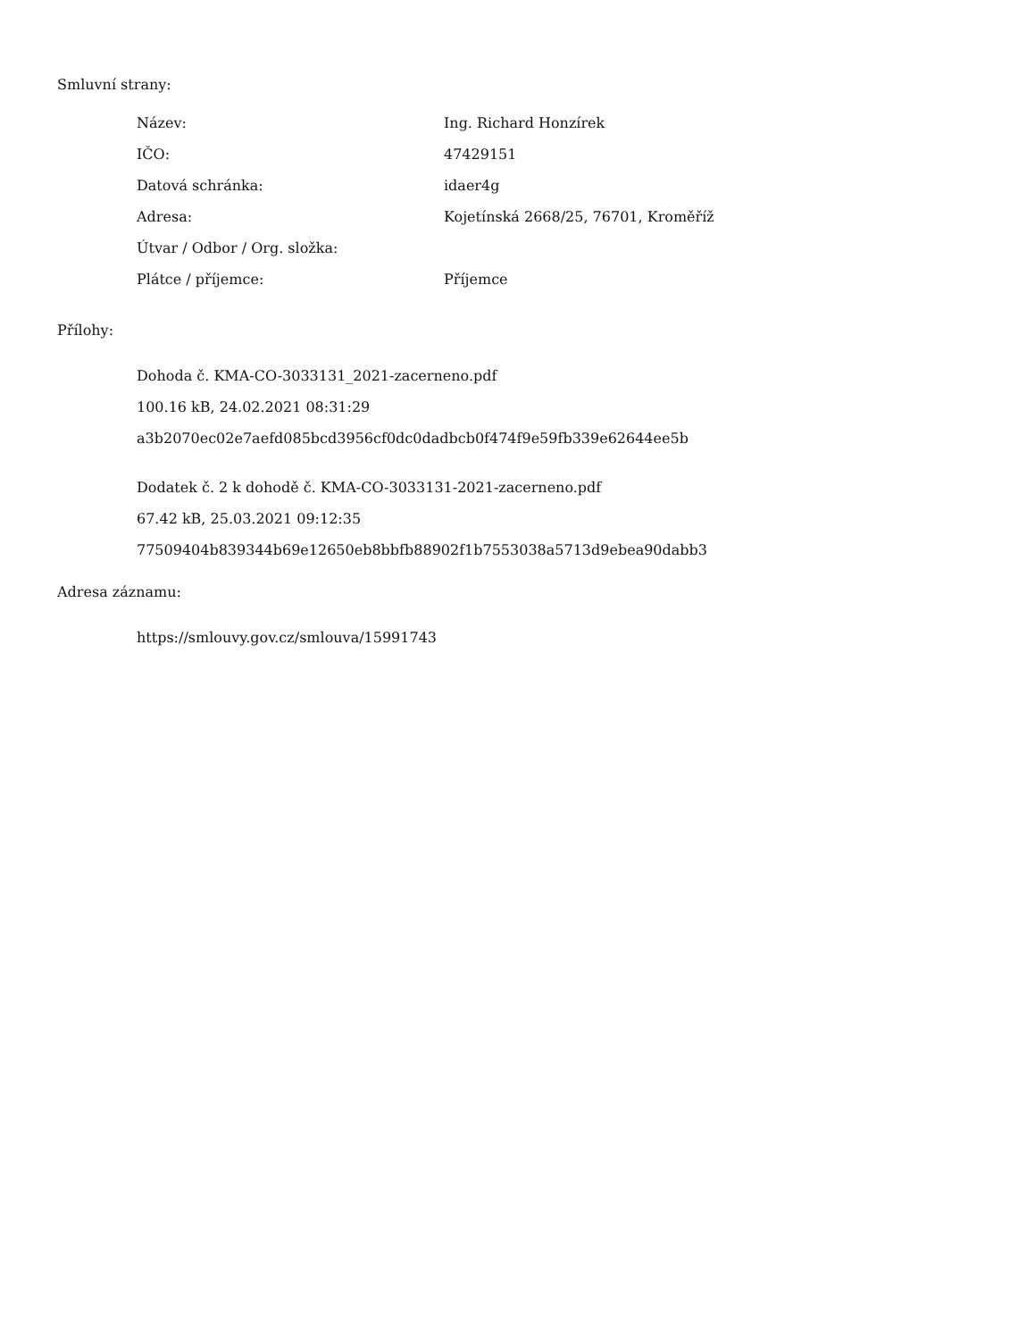Smluvní strany:
| Název: | Ing. Richard Honzírek |
| IČO: | 47429151 |
| Datová schránka: | idaer4g |
| Adresa: | Kojetínská 2668/25, 76701, Kroměříž |
| Útvar / Odbor / Org. složka: | |
| Plátce / příjemce: | Příjemce |
Přílohy:
Dohoda č. KMA-CO-3033131_2021-zacerneno.pdf
100.16 kB, 24.02.2021 08:31:29
a3b2070ec02e7aefd085bcd3956cf0dc0dadbcb0f474f9e59fb339e62644ee5b
Dodatek č. 2 k dohodě č. KMA-CO-3033131-2021-zacerneno.pdf
67.42 kB, 25.03.2021 09:12:35
77509404b839344b69e12650eb8bbfb88902f1b7553038a5713d9ebea90dabb3
Adresa záznamu:
https://smlouvy.gov.cz/smlouva/15991743